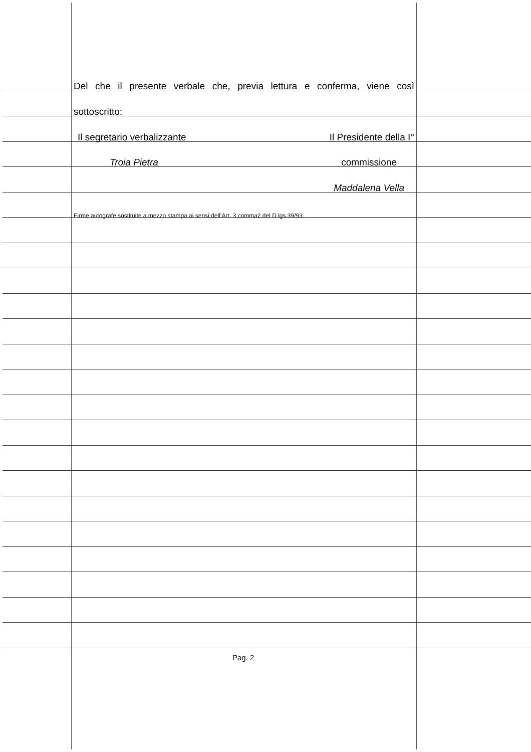Del che il presente verbale che, previa lettura e conferma, viene così
sottoscritto:
Il segretario verbalizzante Il Presidente della I°
Troia Pietra commissione
Maddalena Vella
Firme autografe sostituite a mezzo stampa ai sensi dell’Art. 3 comma2 del D.lgs.39/93.
Pag. 2